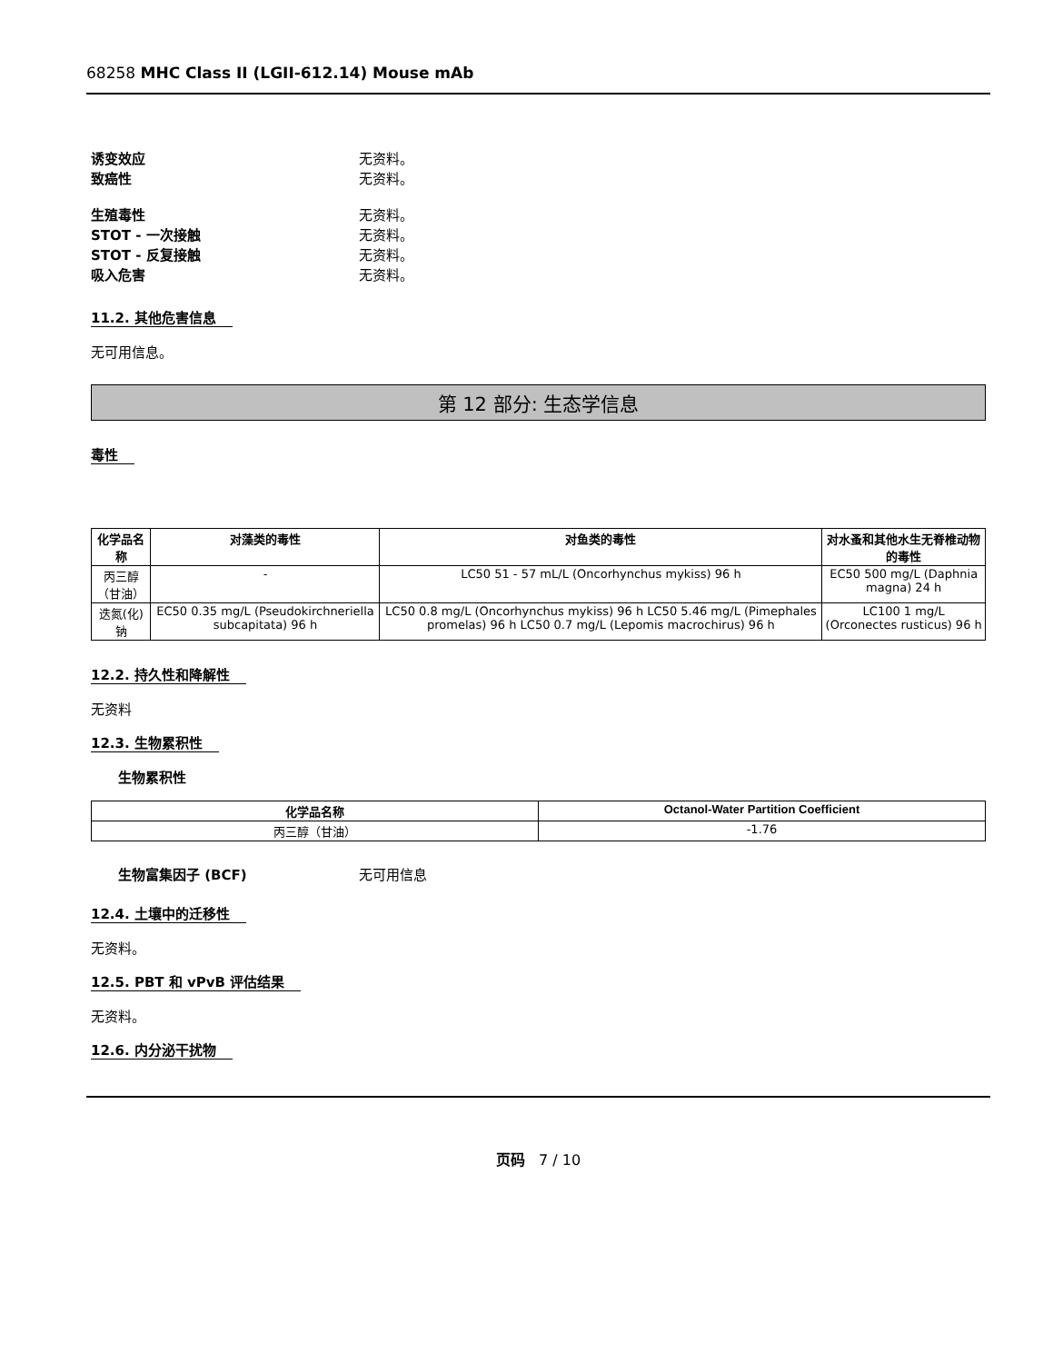68258 MHC Class II (LGII-612.14) Mouse mAb
诱变效应 无资料。
致癌性 无资料。
生殖毒性 无资料。
STOT - 一次接触 无资料。
STOT - 反复接触 无资料。
吸入危害 无资料。
11.2. 其他危害信息
无可用信息。
第 12 部分: 生态学信息
毒性
| 化学品名称 | 对藻类的毒性 | 对鱼类的毒性 | 对水蚤和其他水生无脊椎动物的毒性 |
| --- | --- | --- | --- |
| 丙三醇（甘油） | - | LC50 51 - 57 mL/L (Oncorhynchus mykiss) 96 h | EC50 500 mg/L (Daphnia magna) 24 h |
| 迭氮(化)钠 | EC50 0.35 mg/L (Pseudokirchneriella subcapitata) 96 h | LC50 0.8 mg/L (Oncorhynchus mykiss) 96 h LC50 5.46 mg/L (Pimephales promelas) 96 h LC50 0.7 mg/L (Lepomis macrochirus) 96 h | LC100 1 mg/L (Orconectes rusticus) 96 h |
12.2. 持久性和降解性
无资料
12.3. 生物累积性
生物累积性
| 化学品名称 | Octanol-Water Partition Coefficient |
| --- | --- |
| 丙三醇（甘油） | -1.76 |
生物富集因子 (BCF) 无可用信息
12.4. 土壤中的迁移性
无资料。
12.5. PBT 和 vPvB 评估结果
无资料。
12.6. 内分泌干扰物
页码 7 / 10